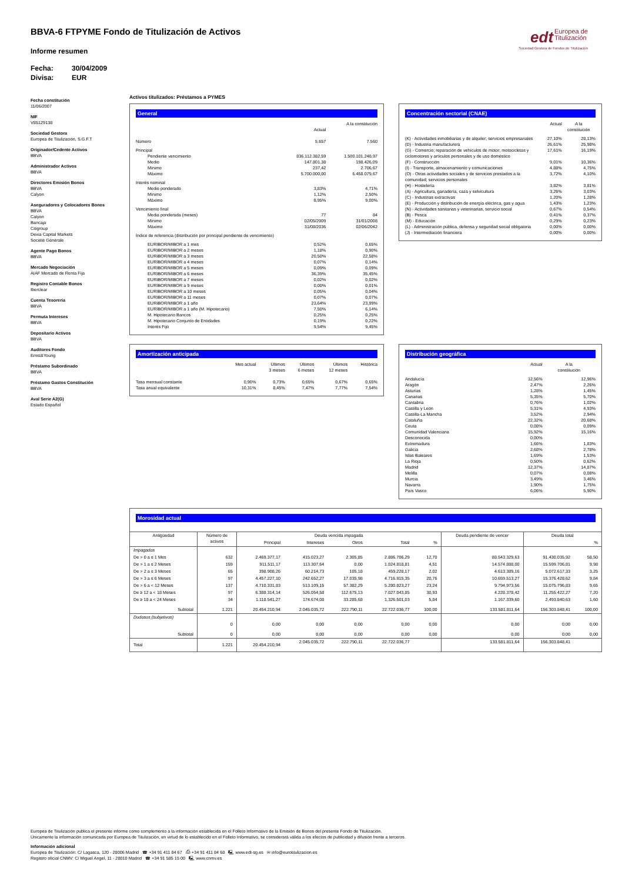BBVA-6 FTPYME Fondo de Titulización de Activos
edt Europea de
Titulización
Sociedad Gestora de Fondos de Titulización
Informe resumen
Fecha: 30/04/2009
Divisa: EUR
Fecha constitución
11/06/2007
NIF
V85129138
Sociedad Gestora
Europea de Titulización, S.G.F.T
Originador/Cedente Activos
BBVA
Administrador Activos
BBVA
Directores Emisión Bonos
BBVA
Calyon
Aseguradores y Colocadores Bonos
BBVA
Calyon
Bancaja
Citigroup
Dexia Capital Markets
Sociètè Gènèrale
Agente Pago Bonos
BBVA
Mercado Negociación
AIAF Mercado de Renta Fija
Registro Contable Bonos
Iberclear
Cuenta Tesorería
BBVA
Permuta Intereses
BBVA
Depositario Activos
BBVA
Auditores Fondo
Ernst&Young
Préstamo Subordinado
BBVA
Préstamo Gastos Constitución
BBVA
Aval Serie A2(G)
Estado Español
Activos titulizados: Préstamos a PYMES
General
| | Actual | A la constitución |
| --- | --- | --- |
| Número | 5.657 | 7.560 |
| Principal | | |
| Pendiente vencimiento | 836.112.382,59 | 1.500.101.248,97 |
| Medio | 147.801,38 | 198.426,09 |
| Mínimo | 237,42 | 2.706,67 |
| Máximo | 5.700.000,00 | 6.458.079,67 |
| Interés nominal | | |
| Medio ponderado | 3,83% | 4,71% |
| Mínimo | 1,12% | 2,50% |
| Máximo | 8,95% | 9,00% |
| Vencimiento final | | |
| Media ponderada (meses) | 77 | 84 |
| Mínimo | 02/05/2009 | 31/01/2008 |
| Máximo | 31/08/2036 | 02/06/2042 |
| Índice de referencia (distribución por principal pendiente de vencimiento) | | |
| EURIBOR/MIBOR a 1 mes | 0,52% | 0,65% |
| EURIBOR/MIBOR a 2 meses | 1,18% | 0,90% |
| EURIBOR/MIBOR a 3 meses | 20,50% | 22,58% |
| EURIBOR/MIBOR a 4 meses | 0,07% | 0,14% |
| EURIBOR/MIBOR a 5 meses | 0,09% | 0,09% |
| EURIBOR/MIBOR a 6 meses | 36,39% | 35,45% |
| EURIBOR/MIBOR a 7 meses | 0,02% | 0,02% |
| EURIBOR/MIBOR a 9 meses | 0,00% | 0,01% |
| EURIBOR/MIBOR a 10 meses | 0,05% | 0,04% |
| EURIBOR/MIBOR a 11 meses | 0,07% | 0,07% |
| EURIBOR/MIBOR a 1 año | 23,64% | 23,99% |
| EURIBOR/MIBOR a 1 año (M. Hipotecario) | 7,50% | 6,14% |
| M. Hipotecario Bancos | 0,25% | 0,25% |
| M. Hipotecario Conjunto de Entidades | 0,19% | 0,22% |
| Interés Fijo | 9,54% | 9,45% |
Concentración sectorial (CNAE)
| | Actual | A la constitución |
| --- | --- | --- |
| (K) - Actividades inmobiliarias y de alquiler; servicios empresariales | 27,10% | 28,13% |
| (D) - Industria manufacturera | 26,61% | 25,98% |
| (G) - Comercio; reparación de vehículos de motor, motocicletas y ciclomotores y artículos personales y de uso doméstico | 17,61% | 16,19% |
| (F) - Construcción | 9,01% | 10,36% |
| (I) - Transporte, almacenamiento y comunicaciones | 4,88% | 4,75% |
| (O) - Otras actividades sociales y de servicios prestados a la comunidad; servicios personales | 3,72% | 4,10% |
| (H) - Hostelería | 3,82% | 3,81% |
| (A) - Agricultura, ganadería, caza y selvicultura | 3,26% | 3,03% |
| (C) - Industrias extractivas | 1,20% | 1,28% |
| (E) - Producción y distribución de energía eléctrica, gas y agua | 1,43% | 1,23% |
| (N) - Actividades sanitarias y veterinarias, servicio social | 0,67% | 0,54% |
| (B) - Pesca | 0,41% | 0,37% |
| (M) - Educación | 0,29% | 0,23% |
| (L) - Administración pública, defensa y seguridad social obligatoria | 0,00% | 0,00% |
| (J) - Intermediación financiera | 0,00% | 0,00% |
Amortización anticipada
| | Mes actual | Últimos 3 meses | Últimos 6 meses | Últimos 12 meses | Histórica |
| --- | --- | --- | --- | --- | --- |
| Tasa mensual constante | 0,90% | 0,73% | 0,65% | 0,67% | 0,65% |
| Tasa anual equivalente | 10,31% | 8,45% | 7,47% | 7,77% | 7,54% |
Distribución geográfica
| | Actual | A la constitución |
| --- | --- | --- |
| Andalucía | 12,56% | 12,96% |
| Aragón | 2,47% | 2,26% |
| Asturias | 1,28% | 1,45% |
| Canarias | 5,35% | 5,70% |
| Cantabria | 0,76% | 1,02% |
| Castilla y León | 5,31% | 4,93% |
| Castilla-La Mancha | 3,52% | 2,94% |
| Cataluña | 22,32% | 20,68% |
| Ceuta | 0,08% | 0,09% |
| Comunidad Valenciana | 15,92% | 15,16% |
| Desconocida | 0,00% | |
| Extremadura | 1,66% | 1,83% |
| Galicia | 2,68% | 2,78% |
| Islas Baleares | 1,69% | 1,53% |
| La Rioja | 0,50% | 0,62% |
| Madrid | 12,37% | 14,87% |
| Melilla | 0,07% | 0,08% |
| Murcia | 3,49% | 3,46% |
| Navarra | 1,90% | 1,75% |
| País Vasco | 6,06% | 5,90% |
Morosidad actual
| Antigüedad | Número de activos | Deuda vencida impagada | | | | | Deuda pendiente de vencer | Deuda total | |
| --- | --- | --- | --- | --- | --- | --- | --- | --- | --- |
| | | Principal | Intereses | Otros | Total | % | | | % |
| Impagados | | | | | | | | | |
| De > 0 a ≤ 1 Mes | 632 | 2.469.377,17 | 415.023,27 | 2.305,85 | 2.886.706,29 | 12,70 | 88.543.329,63 | 91.430.035,92 | 58,50 |
| De > 1 a ≤ 2 Meses | 159 | 911.511,17 | 113.307,64 | 0,00 | 1.024.818,81 | 4,51 | 14.574.888,00 | 15.599.706,81 | 9,98 |
| De > 2 a ≤ 3 Meses | 65 | 398.908,26 | 60.214,73 | 105,18 | 459.228,17 | 2,02 | 4.613.389,16 | 5.072.617,33 | 3,25 |
| De > 3 a ≤ 6 Meses | 97 | 4.457.227,10 | 242.652,27 | 17.035,98 | 4.716.915,35 | 20,76 | 10.659.513,27 | 15.376.428,62 | 9,84 |
| De > 6 a < 12 Meses | 137 | 4.710.331,83 | 513.109,15 | 57.382,29 | 5.280.823,27 | 23,24 | 9.794.973,56 | 15.075.796,83 | 9,65 |
| De ≥ 12 a < 18 Meses | 97 | 6.388.314,14 | 526.054,58 | 112.675,13 | 7.027.043,85 | 30,93 | 4.228.378,42 | 11.255.422,27 | 7,20 |
| De ≥ 18 a < 24 Meses | 34 | 1.118.541,27 | 174.674,08 | 33.285,68 | 1.326.501,03 | 5,84 | 1.167.339,60 | 2.493.840,63 | 1,60 |
| Subtotal | 1.221 | 20.454.210,94 | 2.045.035,72 | 222.790,11 | 22.722.036,77 | 100,00 | 133.581.811,64 | 156.303.848,41 | 100,00 |
| Dudosos (subjetivos) | | | | | | | | | |
| | 0 | 0,00 | 0,00 | 0,00 | 0,00 | 0,00 | 0,00 | 0,00 | 0,00 |
| Subtotal | 0 | 0,00 | 0,00 | 0,00 | 0,00 | 0,00 | 0,00 | 0,00 | 0,00 |
| Total | 1.221 | 20.454.210,94 | 2.045.035,72 | 222.790,11 | 22.722.036,77 | | 133.581.811,64 | 156.303.848,41 | |
Europea de Titulización publica el presente informe como complemento a la información establecida en el Folleto Informativo de la Emisión de Bonos del presente Fondo de Titulización.
Únicamente la información comunicada por Europea de Titulización, en virtud de lo establecido en el Folleto Informativo, se considerará válida a los efectos de publicidad y difusión frente a terceros.
Información adicional
Europea de Titulización: C/ Lagasca, 120 - 28006 Madrid ☎ +34 91 411 84 67 ⎙ +34 91 411 84 68 🖳 www.edt-sg.es ✉ info@eurotitulizacion.es
Registro oficial CNMV: C/ Miguel Angel, 11 - 28010 Madrid ☎ +34 91 585 15 00 🖳 www.cnmv.es